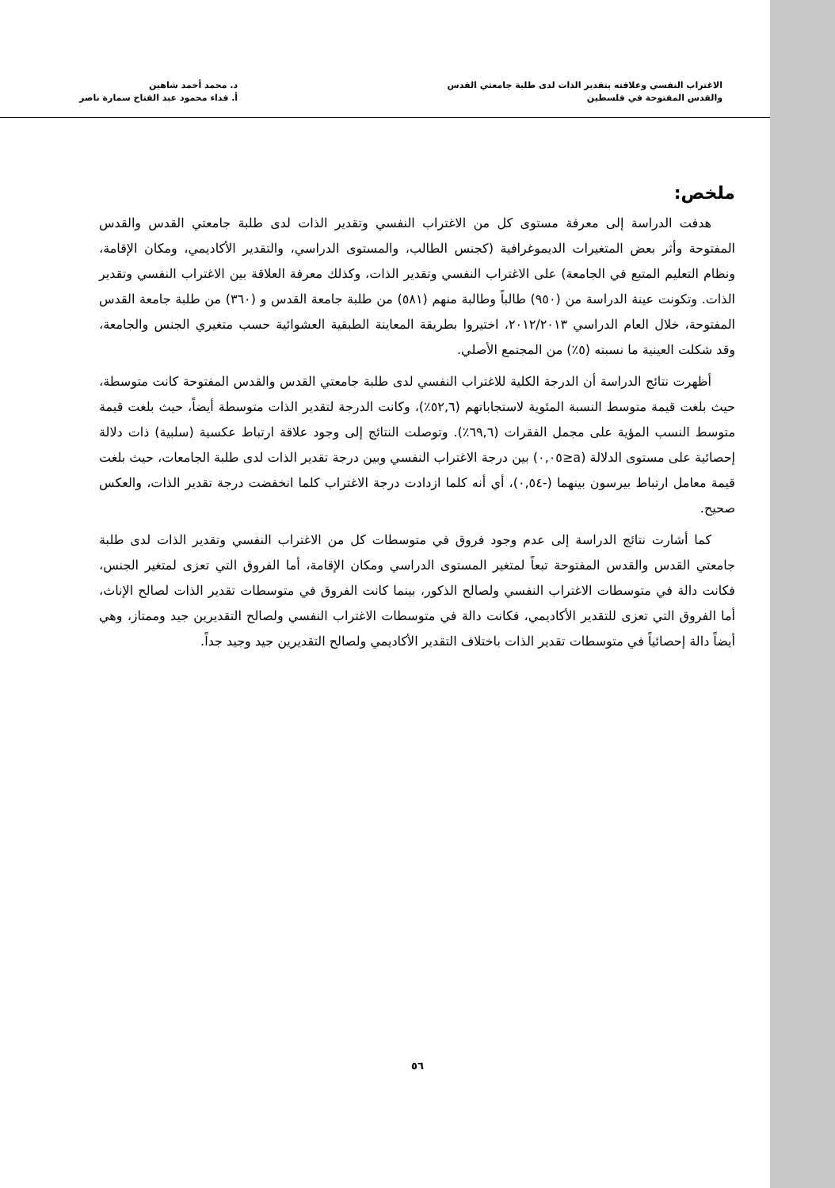الاغتراب النفسي وعلاقته بتقدير الذات لدى طلبة جامعتي القدس
والقدس المفتوحة في فلسطين
د. محمد أحمد شاهين
أ. فداء محمود عبد الفتاح سمارة ناصر
ملخص:
هدفت الدراسة إلى معرفة مستوى كل من الاغتراب النفسي وتقدير الذات لدى طلبة جامعتي القدس والقدس المفتوحة وأثر بعض المتغيرات الديموغرافية (كجنس الطالب، والمستوى الدراسي، والتقدير الأكاديمي، ومكان الإقامة، ونظام التعليم المتبع في الجامعة) على الاغتراب النفسي وتقدير الذات، وكذلك معرفة العلاقة بين الاغتراب النفسي وتقدير الذات. وتكونت عينة الدراسة من (٩٥٠) طالباً وطالبة منهم (٥٨١) من طلبة جامعة القدس و (٣٦٠) من طلبة جامعة القدس المفتوحة، خلال العام الدراسي ٢٠١٢/٢٠١٣، اختيروا بطريقة المعاينة الطبقية العشوائية حسب متغيري الجنس والجامعة، وقد شكلت العينية ما نسبته (٥٪) من المجتمع الأصلي.
أظهرت نتائج الدراسة أن الدرجة الكلية للاغتراب النفسي لدى طلبة جامعتي القدس والقدس المفتوحة كانت متوسطة، حيث بلغت قيمة متوسط النسبة المئوية لاستجاباتهم (٥٢,٦٪)، وكانت الدرجة لتقدير الذات متوسطة أيضاً، حيث بلغت قيمة متوسط النسب المؤية على مجمل الفقرات (٦٩,٦٪). وتوصلت النتائج إلى وجود علاقة ارتباط عكسية (سلبية) ذات دلالة إحصائية على مستوى الدلالة (a≤٠,٠٥) بين درجة الاغتراب النفسي وبين درجة تقدير الذات لدى طلبة الجامعات، حيث بلغت قيمة معامل ارتباط بيرسون بينهما (-٠,٥٤)، أي أنه كلما ازدادت درجة الاغتراب كلما انخفضت درجة تقدير الذات، والعكس صحيح.
كما أشارت نتائج الدراسة إلى عدم وجود فروق في متوسطات كل من الاغتراب النفسي وتقدير الذات لدى طلبة جامعتي القدس والقدس المفتوحة تبعاً لمتغير المستوى الدراسي ومكان الإقامة، أما الفروق التي تعزى لمتغير الجنس، فكانت دالة في متوسطات الاغتراب النفسي ولصالح الذكور، بينما كانت الفروق في متوسطات تقدير الذات لصالح الإناث، أما الفروق التي تعزى للتقدير الأكاديمي، فكانت دالة في متوسطات الاغتراب النفسي ولصالح التقديرين جيد وممتاز، وهي أيضاً دالة إحصائياً في متوسطات تقدير الذات باختلاف التقدير الأكاديمي ولصالح التقديرين جيد وجيد جداً.
٥٦